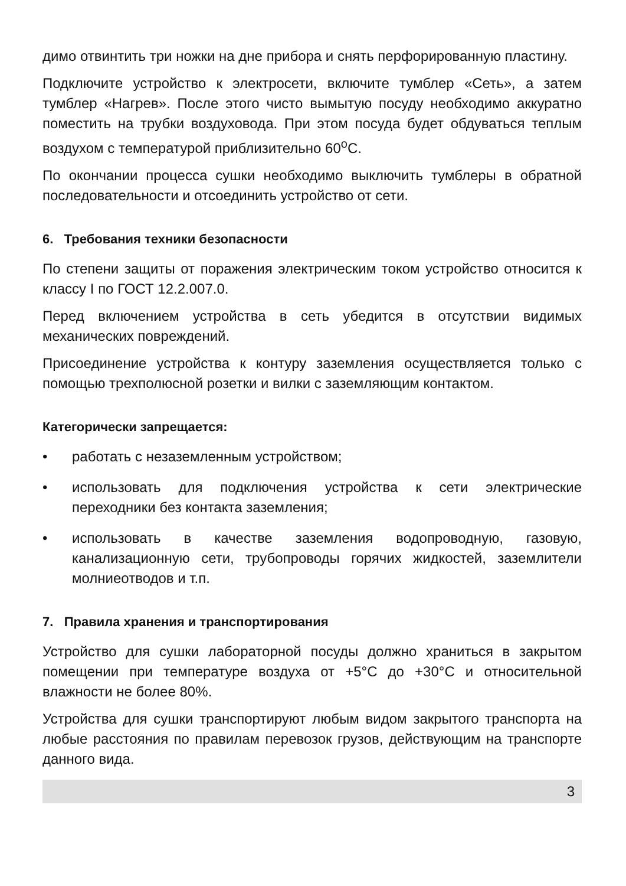димо отвинтить три ножки на дне прибора и снять перфорированную пластину.
Подключите устройство к электросети, включите тумблер «Сеть», а затем тумблер «Нагрев». После этого чисто вымытую посуду необходимо аккуратно поместить на трубки воздуховода. При этом посуда будет обдуваться теплым воздухом с температурой приблизительно 60<sup>о</sup>С.
По окончании процесса сушки необходимо выключить тумблеры в обратной последовательности и отсоединить устройство от сети.
6. Требования техники безопасности
По степени защиты от поражения электрическим током устройство относится к классу I по ГОСТ 12.2.007.0.
Перед включением устройства в сеть убедится в отсутствии видимых механических повреждений.
Присоединение устройства к контуру заземления осуществляется только с помощью трехполюсной розетки и вилки с заземляющим контактом.
Категорически запрещается:
• работать с незаземленным устройством;
• использовать для подключения устройства к сети электрические переходники без контакта заземления;
• использовать в качестве заземления водопроводную, газовую, канализационную сети, трубопроводы горячих жидкостей, заземлители молниеотводов и т.п.
7. Правила хранения и транспортирования
Устройство для сушки лабораторной посуды должно храниться в закрытом помещении при температуре воздуха от +5°С до +30°С и относительной влажности не более 80%.
Устройства для сушки транспортируют любым видом закрытого транспорта на любые расстояния по правилам перевозок грузов, действующим на транспорте данного вида.
3